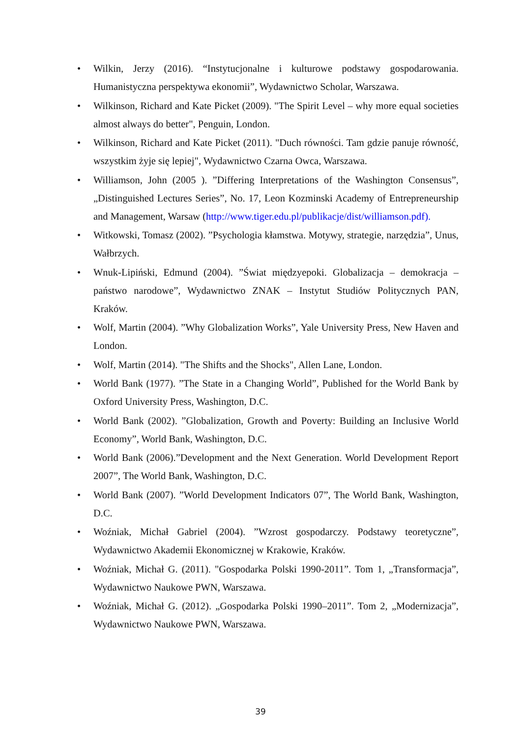• Wilkin, Jerzy (2016). “Instytucjonalne i kulturowe podstawy gospodarowania. Humanistyczna perspektywa ekonomii”, Wydawnictwo Scholar, Warszawa.
• Wilkinson, Richard and Kate Picket (2009). "The Spirit Level – why more equal societies almost always do better", Penguin, London.
• Wilkinson, Richard and Kate Picket (2011). "Duch równości. Tam gdzie panuje równość, wszystkim żyje się lepiej", Wydawnictwo Czarna Owca, Warszawa.
• Williamson, John (2005 ). ”Differing Interpretations of the Washington Consensus”, „Distinguished Lectures Series”, No. 17, Leon Kozminski Academy of Entrepreneurship and Management, Warsaw (http://www.tiger.edu.pl/publikacje/dist/williamson.pdf).
• Witkowski, Tomasz (2002). ”Psychologia kłamstwa. Motywy, strategie, narzędzia”, Unus, Wałbrzych.
• Wnuk-Lipiński, Edmund (2004). ”Świat międzyepoki. Globalizacja – demokracja – państwo narodowe”, Wydawnictwo ZNAK – Instytut Studiów Politycznych PAN, Kraków.
• Wolf, Martin (2004). ”Why Globalization Works”, Yale University Press, New Haven and London.
• Wolf, Martin (2014). "The Shifts and the Shocks", Allen Lane, London.
• World Bank (1977). ”The State in a Changing World”, Published for the World Bank by Oxford University Press, Washington, D.C.
• World Bank (2002). ”Globalization, Growth and Poverty: Building an Inclusive World Economy”, World Bank, Washington, D.C.
• World Bank (2006).”Development and the Next Generation. World Development Report 2007”, The World Bank, Washington, D.C.
• World Bank (2007). ”World Development Indicators 07”, The World Bank, Washington, D.C.
• Woźniak, Michał Gabriel (2004). ”Wzrost gospodarczy. Podstawy teoretyczne”, Wydawnictwo Akademii Ekonomicznej w Krakowie, Kraków.
• Woźniak, Michał G. (2011). "Gospodarka Polski 1990-2011”. Tom 1, „Transformacja”, Wydawnictwo Naukowe PWN, Warszawa.
• Woźniak, Michał G. (2012). „Gospodarka Polski 1990–2011”. Tom 2, „Modernizacja”, Wydawnictwo Naukowe PWN, Warszawa.
39